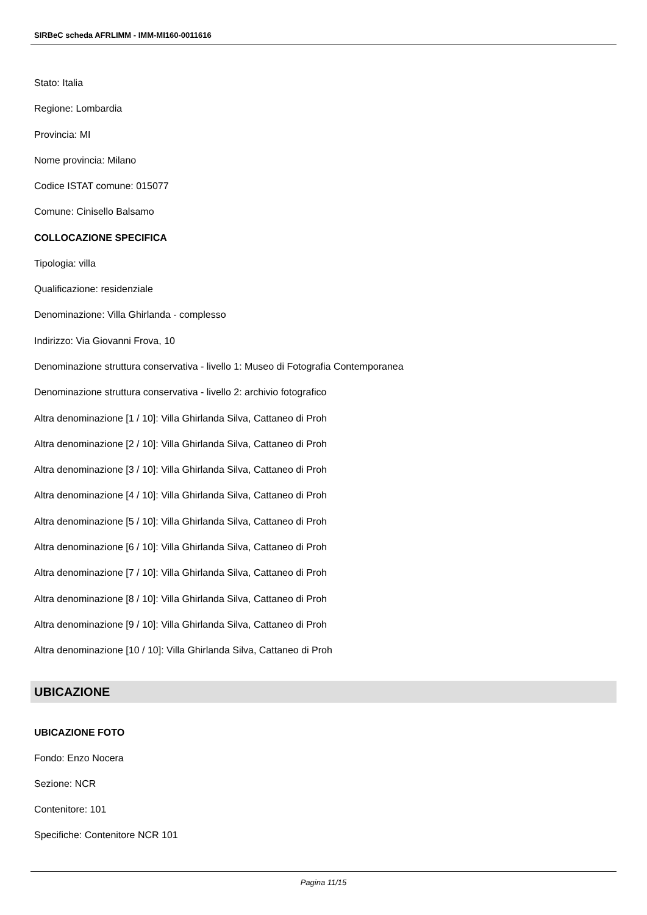SIRBeC scheda AFRLIMM - IMM-MI160-0011616
Stato: Italia
Regione: Lombardia
Provincia: MI
Nome provincia: Milano
Codice ISTAT comune: 015077
Comune: Cinisello Balsamo
COLLOCAZIONE SPECIFICA
Tipologia: villa
Qualificazione: residenziale
Denominazione: Villa Ghirlanda - complesso
Indirizzo: Via Giovanni Frova, 10
Denominazione struttura conservativa - livello 1: Museo di Fotografia Contemporanea
Denominazione struttura conservativa - livello 2: archivio fotografico
Altra denominazione [1 / 10]: Villa Ghirlanda Silva, Cattaneo di Proh
Altra denominazione [2 / 10]: Villa Ghirlanda Silva, Cattaneo di Proh
Altra denominazione [3 / 10]: Villa Ghirlanda Silva, Cattaneo di Proh
Altra denominazione [4 / 10]: Villa Ghirlanda Silva, Cattaneo di Proh
Altra denominazione [5 / 10]: Villa Ghirlanda Silva, Cattaneo di Proh
Altra denominazione [6 / 10]: Villa Ghirlanda Silva, Cattaneo di Proh
Altra denominazione [7 / 10]: Villa Ghirlanda Silva, Cattaneo di Proh
Altra denominazione [8 / 10]: Villa Ghirlanda Silva, Cattaneo di Proh
Altra denominazione [9 / 10]: Villa Ghirlanda Silva, Cattaneo di Proh
Altra denominazione [10 / 10]: Villa Ghirlanda Silva, Cattaneo di Proh
UBICAZIONE
UBICAZIONE FOTO
Fondo: Enzo Nocera
Sezione: NCR
Contenitore: 101
Specifiche: Contenitore NCR 101
Pagina 11/15